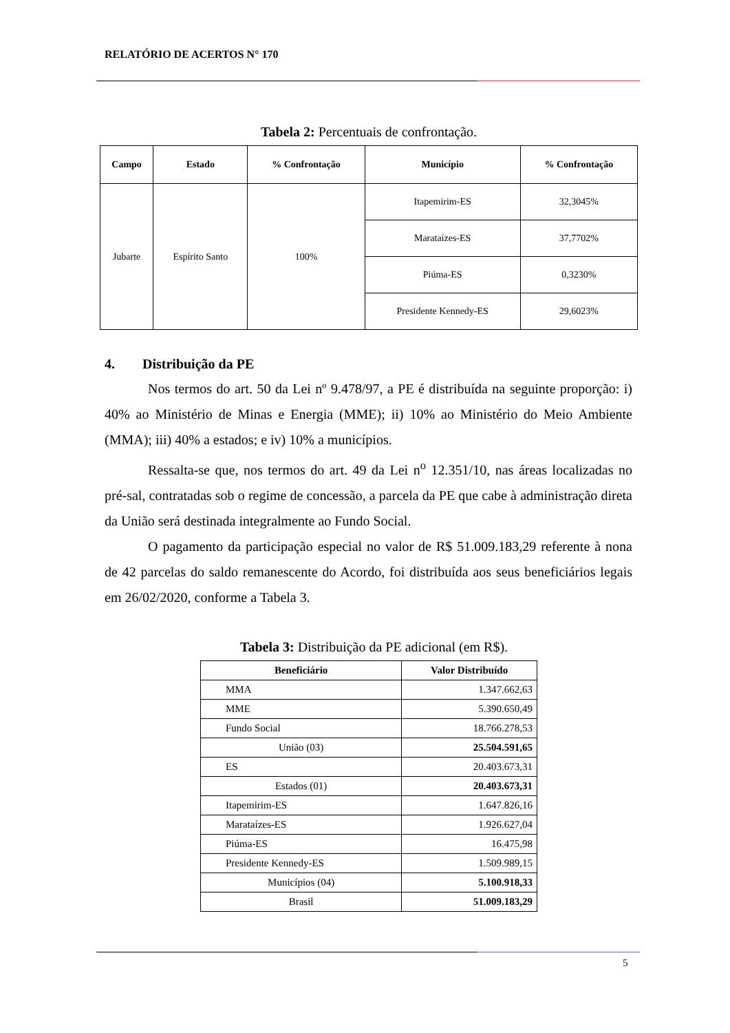RELATÓRIO DE ACERTOS N° 170
Tabela 2: Percentuais de confrontação.
| Campo | Estado | % Confrontação | Município | % Confrontação |
| --- | --- | --- | --- | --- |
| Jubarte | Espírito Santo | 100% | Itapemirim-ES | 32,3045% |
| | | | Marataízes-ES | 37,7702% |
| | | | Piúma-ES | 0,3230% |
| | | | Presidente Kennedy-ES | 29,6023% |
4. Distribuição da PE
Nos termos do art. 50 da Lei nº 9.478/97, a PE é distribuída na seguinte proporção: i) 40% ao Ministério de Minas e Energia (MME); ii) 10% ao Ministério do Meio Ambiente (MMA); iii) 40% a estados; e iv) 10% a municípios.
Ressalta-se que, nos termos do art. 49 da Lei n<sup>o</sup> 12.351/10, nas áreas localizadas no pré-sal, contratadas sob o regime de concessão, a parcela da PE que cabe à administração direta da União será destinada integralmente ao Fundo Social.
O pagamento da participação especial no valor de R$ 51.009.183,29 referente à nona de 42 parcelas do saldo remanescente do Acordo, foi distribuída aos seus beneficiários legais em 26/02/2020, conforme a Tabela 3.
Tabela 3: Distribuição da PE adicional (em R$).
| Beneficiário | Valor Distribuído |
| --- | --- |
| MMA | 1.347.662,63 |
| MME | 5.390.650,49 |
| Fundo Social | 18.766.278,53 |
| União (03) | 25.504.591,65 |
| ES | 20.403.673,31 |
| Estados (01) | 20.403.673,31 |
| Itapemirim-ES | 1.647.826,16 |
| Marataízes-ES | 1.926.627,04 |
| Piúma-ES | 16.475,98 |
| Presidente Kennedy-ES | 1.509.989,15 |
| Municípios (04) | 5.100.918,33 |
| Brasil | 51.009.183,29 |
5